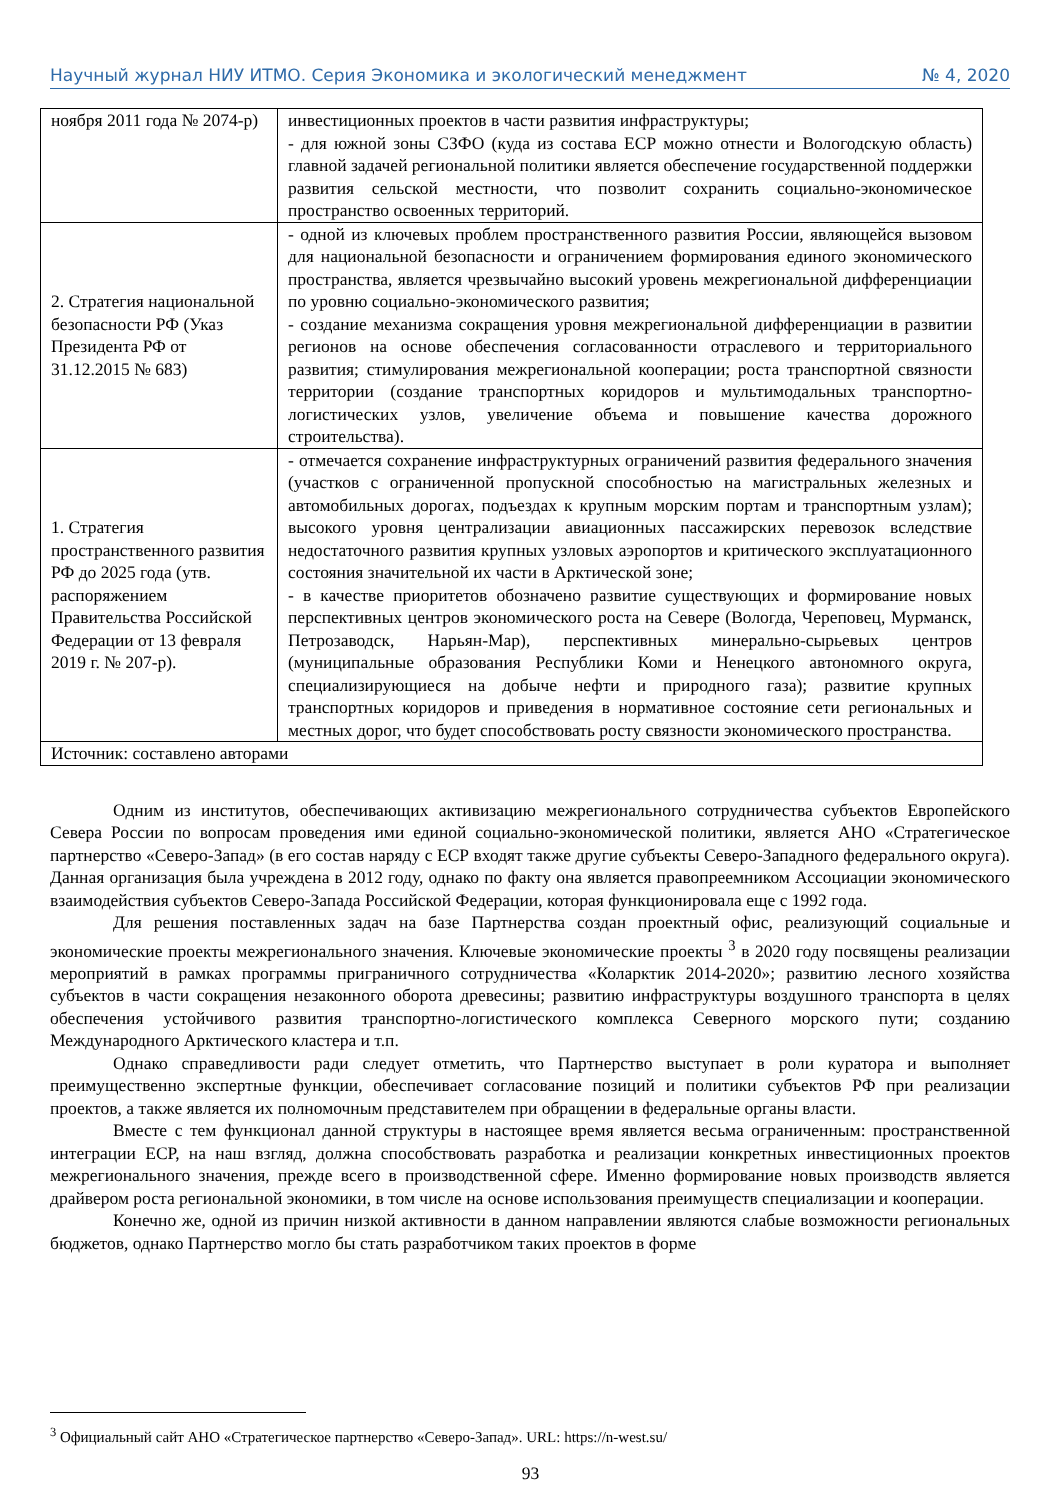Научный журнал НИУ ИТМО. Серия Экономика и экологический менеджмент № 4, 2020
| ноября 2011 года № 2074-р) | инвестиционных проектов в части развития инфраструктуры; - для южной зоны СЗФО (куда из состава ЕСР можно отнести и Вологодскую область) главной задачей региональной политики является обеспечение государственной поддержки развития сельской местности, что позволит сохранить социально-экономическое пространство освоенных территорий. |
| 2. Стратегия национальной безопасности РФ (Указ Президента РФ от 31.12.2015 № 683) | - одной из ключевых проблем пространственного развития России, являющейся вызовом для национальной безопасности и ограничением формирования единого экономического пространства, является чрезвычайно высокий уровень межрегиональной дифференциации по уровню социально-экономического развития; - создание механизма сокращения уровня межрегиональной дифференциации в развитии регионов на основе обеспечения согласованности отраслевого и территориального развития; стимулирования межрегиональной кооперации; роста транспортной связности территории (создание транспортных коридоров и мультимодальных транспортно-логистических узлов, увеличение объема и повышение качества дорожного строительства). |
| 1. Стратегия пространственного развития РФ до 2025 года (утв. распоряжением Правительства Российской Федерации от 13 февраля 2019 г. № 207-р). | - отмечается сохранение инфраструктурных ограничений развития федерального значения (участков с ограниченной пропускной способностью на магистральных железных и автомобильных дорогах, подъездах к крупным морским портам и транспортным узлам); высокого уровня централизации авиационных пассажирских перевозок вследствие недостаточного развития крупных узловых аэропортов и критического эксплуатационного состояния значительной их части в Арктической зоне; - в качестве приоритетов обозначено развитие существующих и формирование новых перспективных центров экономического роста на Севере (Вологда, Череповец, Мурманск, Петрозаводск, Нарьян-Мар), перспективных минерально-сырьевых центров (муниципальные образования Республики Коми и Ненецкого автономного округа, специализирующиеся на добыче нефти и природного газа); развитие крупных транспортных коридоров и приведения в нормативное состояние сети региональных и местных дорог, что будет способствовать росту связности экономического пространства. |
| Источник: составлено авторами | |
Одним из институтов, обеспечивающих активизацию межрегионального сотрудничества субъектов Европейского Севера России по вопросам проведения ими единой социально-экономической политики, является АНО «Стратегическое партнерство «Северо-Запад» (в его состав наряду с ЕСР входят также другие субъекты Северо-Западного федерального округа). Данная организация была учреждена в 2012 году, однако по факту она является правопреемником Ассоциации экономического взаимодействия субъектов Северо-Запада Российской Федерации, которая функционировала еще с 1992 года.
Для решения поставленных задач на базе Партнерства создан проектный офис, реализующий социальные и экономические проекты межрегионального значения. Ключевые экономические проекты <sup>3</sup> в 2020 году посвящены реализации мероприятий в рамках программы приграничного сотрудничества «Коларктик 2014-2020»; развитию лесного хозяйства субъектов в части сокращения незаконного оборота древесины; развитию инфраструктуры воздушного транспорта в целях обеспечения устойчивого развития транспортно-логистического комплекса Северного морского пути; созданию Международного Арктического кластера и т.п.
Однако справедливости ради следует отметить, что Партнерство выступает в роли куратора и выполняет преимущественно экспертные функции, обеспечивает согласование позиций и политики субъектов РФ при реализации проектов, а также является их полномочным представителем при обращении в федеральные органы власти.
Вместе с тем функционал данной структуры в настоящее время является весьма ограниченным: пространственной интеграции ЕСР, на наш взгляд, должна способствовать разработка и реализации конкретных инвестиционных проектов межрегионального значения, прежде всего в производственной сфере. Именно формирование новых производств является драйвером роста региональной экономики, в том числе на основе использования преимуществ специализации и кооперации.
Конечно же, одной из причин низкой активности в данном направлении являются слабые возможности региональных бюджетов, однако Партнерство могло бы стать разработчиком таких проектов в форме
<sup>3</sup> Официальный сайт АНО «Стратегическое партнерство «Северо-Запад». URL: https://n-west.su/
93